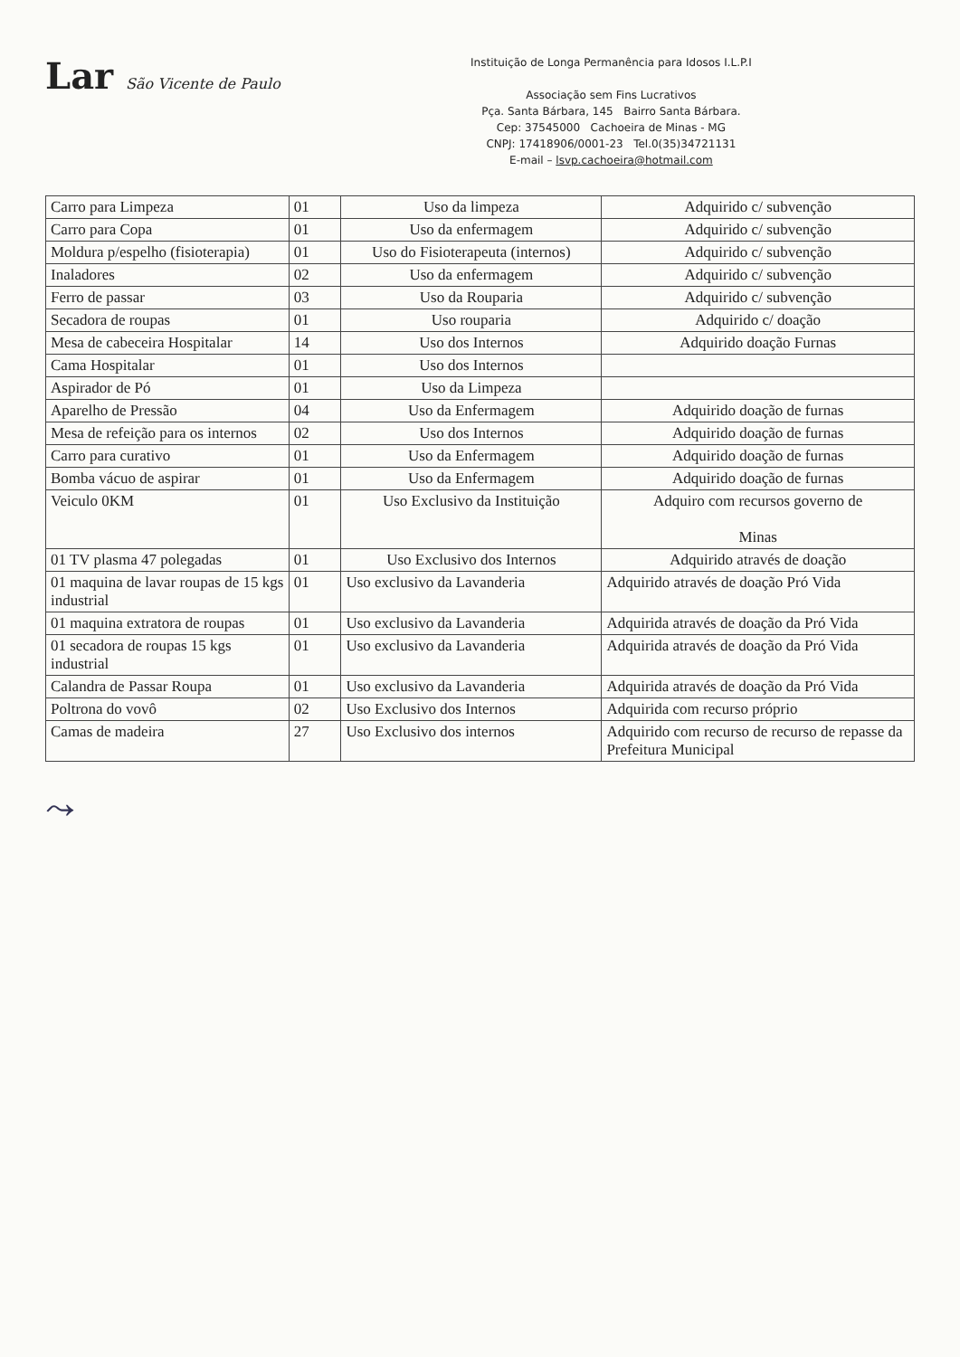Lar São Vicente de Paulo
Instituição de Longa Permanência para Idosos I.L.P.I
Associação sem Fins Lucrativos
Pça. Santa Bárbara, 145 Bairro Santa Bárbara.
Cep: 37545000 Cachoeira de Minas - MG
CNPJ: 17418906/0001-23 Tel.0(35)34721131
E-mail – lsvp.cachoeira@hotmail.com
| Carro para Limpeza | 01 | Uso da limpeza | Adquirido c/ subvenção |
| Carro para Copa | 01 | Uso da enfermagem | Adquirido c/ subvenção |
| Moldura p/espelho (fisioterapia) | 01 | Uso do Fisioterapeuta (internos) | Adquirido c/ subvenção |
| Inaladores | 02 | Uso da enfermagem | Adquirido c/ subvenção |
| Ferro de passar | 03 | Uso da Rouparia | Adquirido c/ subvenção |
| Secadora de roupas | 01 | Uso rouparia | Adquirido c/ doação |
| Mesa de cabeceira Hospitalar | 14 | Uso dos Internos | Adquirido doação Furnas |
| Cama Hospitalar | 01 | Uso dos Internos | |
| Aspirador de Pó | 01 | Uso da Limpeza | |
| Aparelho de Pressão | 04 | Uso da Enfermagem | Adquirido doação de furnas |
| Mesa de refeição para os internos | 02 | Uso dos Internos | Adquirido doação de furnas |
| Carro para curativo | 01 | Uso da Enfermagem | Adquirido doação de furnas |
| Bomba vácuo de aspirar | 01 | Uso da Enfermagem | Adquirido doação de furnas |
| Veiculo 0KM | 01 | Uso Exclusivo da Instituição | Adquiro com recursos governo de Minas |
| 01 TV plasma 47 polegadas | 01 | Uso Exclusivo dos Internos | Adquirido através de doação |
| 01 maquina de lavar roupas de 15 kgs industrial | 01 | Uso exclusivo da Lavanderia | Adquirido através de doação Pró Vida |
| 01 maquina extratora de roupas | 01 | Uso exclusivo da Lavanderia | Adquirida através de doação da Pró Vida |
| 01 secadora de roupas 15 kgs industrial | 01 | Uso exclusivo da Lavanderia | Adquirida através de doação da Pró Vida |
| Calandra de Passar Roupa | 01 | Uso exclusivo da Lavanderia | Adquirida através de doação da Pró Vida |
| Poltrona do vovô | 02 | Uso Exclusivo dos Internos | Adquirida com recurso próprio |
| Camas de madeira | 27 | Uso Exclusivo dos internos | Adquirido com recurso de recurso de repasse da Prefeitura Municipal |
⤳